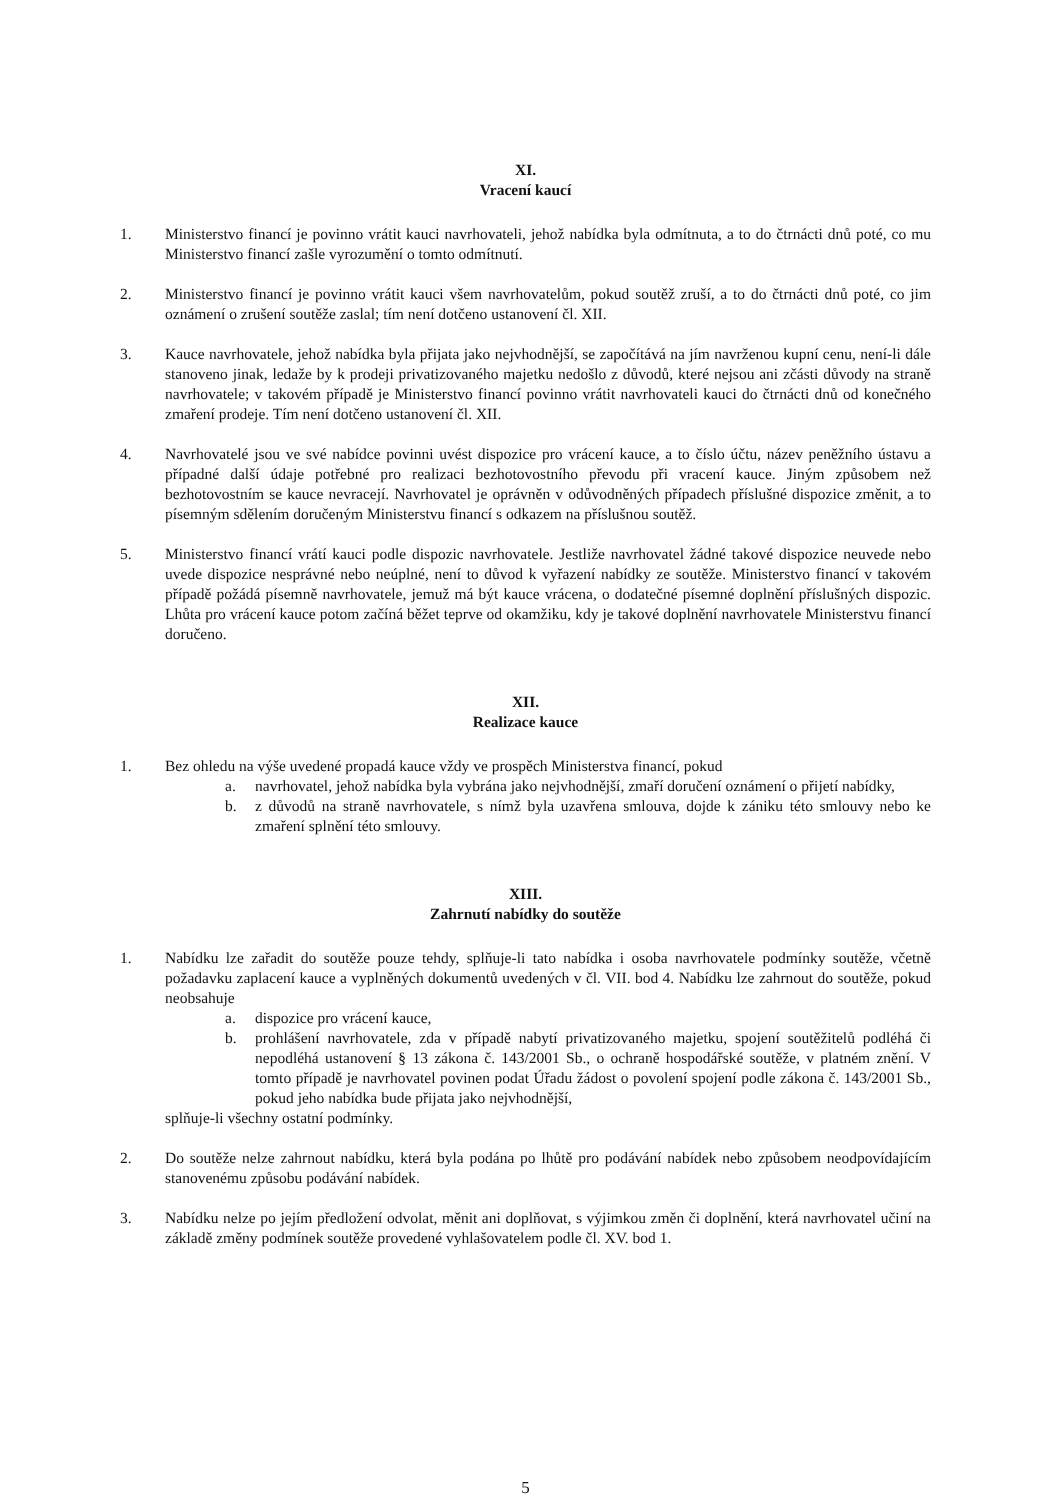XI.
Vracení kaucí
1. Ministerstvo financí je povinno vrátit kauci navrhovateli, jehož nabídka byla odmítnuta, a to do čtrnácti dnů poté, co mu Ministerstvo financí zašle vyrozumění o tomto odmítnutí.
2. Ministerstvo financí je povinno vrátit kauci všem navrhovatelům, pokud soutěž zruší, a to do čtrnácti dnů poté, co jim oznámení o zrušení soutěže zaslal; tím není dotčeno ustanovení čl. XII.
3. Kauce navrhovatele, jehož nabídka byla přijata jako nejvhodnější, se započítává na jím navrženou kupní cenu, není-li dále stanoveno jinak, ledaže by k prodeji privatizovaného majetku nedošlo z důvodů, které nejsou ani zčásti důvody na straně navrhovatele; v takovém případě je Ministerstvo financí povinno vrátit navrhovateli kauci do čtrnácti dnů od konečného zmaření prodeje. Tím není dotčeno ustanovení čl. XII.
4. Navrhovatelé jsou ve své nabídce povinni uvést dispozice pro vrácení kauce, a to číslo účtu, název peněžního ústavu a případné další údaje potřebné pro realizaci bezhotovostního převodu při vracení kauce. Jiným způsobem než bezhotovostním se kauce nevracejí. Navrhovatel je oprávněn v odůvodněných případech příslušné dispozice změnit, a to písemným sdělením doručeným Ministerstvu financí s odkazem na příslušnou soutěž.
5. Ministerstvo financí vrátí kauci podle dispozic navrhovatele. Jestliže navrhovatel žádné takové dispozice neuvede nebo uvede dispozice nesprávné nebo neúplné, není to důvod k vyřazení nabídky ze soutěže. Ministerstvo financí v takovém případě požádá písemně navrhovatele, jemuž má být kauce vrácena, o dodatečné písemné doplnění příslušných dispozic. Lhůta pro vrácení kauce potom začíná běžet teprve od okamžiku, kdy je takové doplnění navrhovatele Ministerstvu financí doručeno.
XII.
Realizace kauce
1. Bez ohledu na výše uvedené propadá kauce vždy ve prospěch Ministerstva financí, pokud
a. navrhovatel, jehož nabídka byla vybrána jako nejvhodnější, zmaří doručení oznámení o přijetí nabídky,
b. z důvodů na straně navrhovatele, s nímž byla uzavřena smlouva, dojde k zániku této smlouvy nebo ke zmaření splnění této smlouvy.
XIII.
Zahrnutí nabídky do soutěže
1. Nabídku lze zařadit do soutěže pouze tehdy, splňuje-li tato nabídka i osoba navrhovatele podmínky soutěže, včetně požadavku zaplacení kauce a vyplněných dokumentů uvedených v čl. VII. bod 4. Nabídku lze zahrnout do soutěže, pokud neobsahuje
a. dispozice pro vrácení kauce,
b. prohlášení navrhovatele, zda v případě nabytí privatizovaného majetku, spojení soutěžitelů podléhá či nepodléhá ustanovení § 13 zákona č. 143/2001 Sb., o ochraně hospodářské soutěže, v platném znění. V tomto případě je navrhovatel povinen podat Úřadu žádost o povolení spojení podle zákona č. 143/2001 Sb., pokud jeho nabídka bude přijata jako nejvhodnější,
splňuje-li všechny ostatní podmínky.
2. Do soutěže nelze zahrnout nabídku, která byla podána po lhůtě pro podávání nabídek nebo způsobem neodpovídajícím stanovenému způsobu podávání nabídek.
3. Nabídku nelze po jejím předložení odvolat, měnit ani doplňovat, s výjimkou změn či doplnění, která navrhovatel učiní na základě změny podmínek soutěže provedené vyhlašovatelem podle čl. XV. bod 1.
5